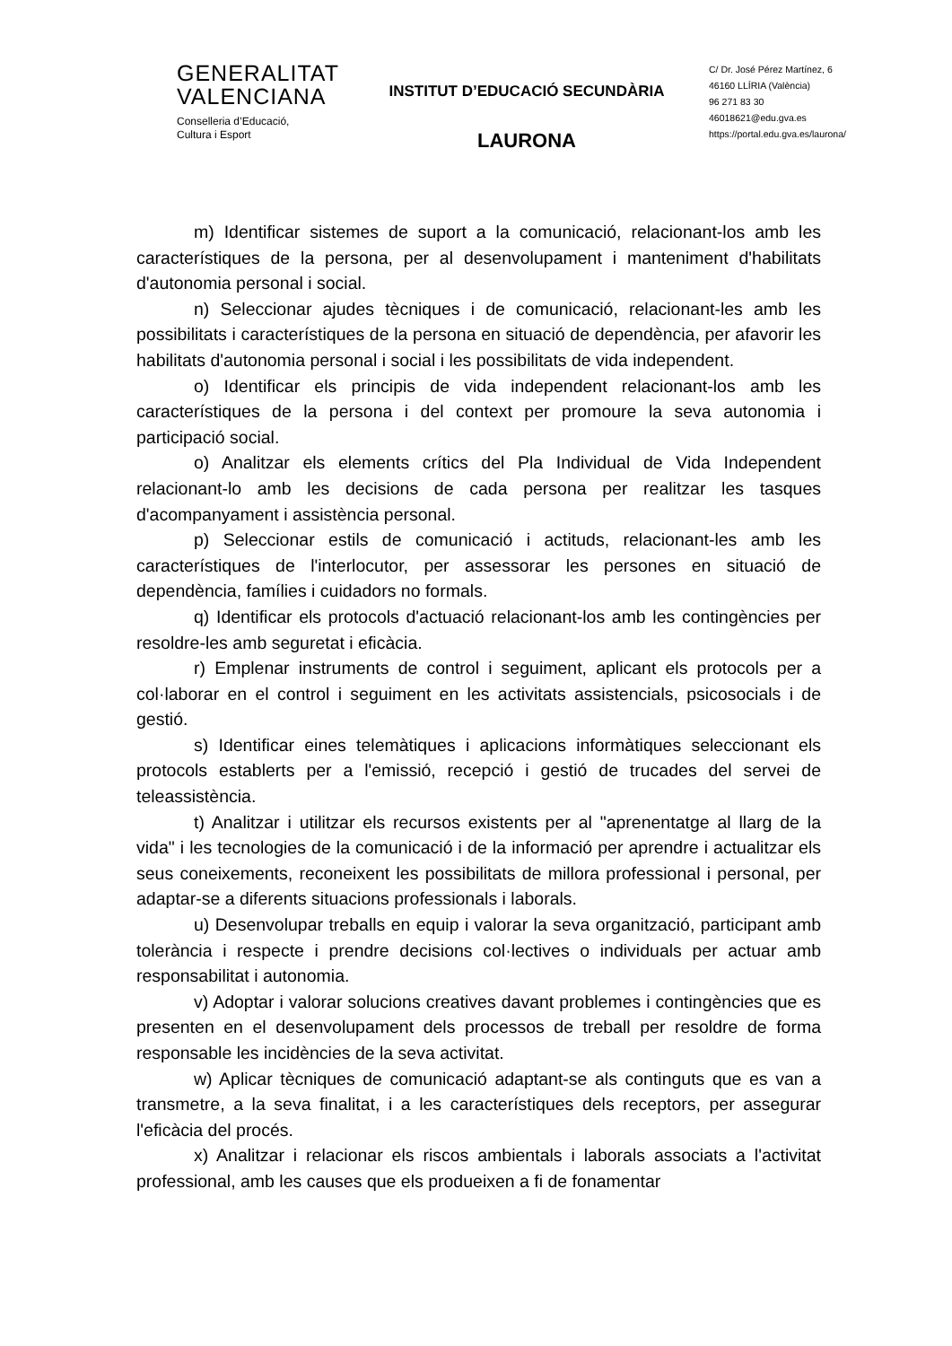GENERALITAT
VALENCIANA
Conselleria d’Educació,
Cultura i Esport
INSTITUT D’EDUCACIÓ SECUNDÀRIA
LAURONA
C/ Dr. José Pérez Martínez, 6
46160 LLÍRIA (València)
96 271 83 30
46018621@edu.gva.es
https://portal.edu.gva.es/laurona/
m) Identificar sistemes de suport a la comunicació, relacionant-los amb les característiques de la persona, per al desenvolupament i manteniment d'habilitats d'autonomia personal i social.
n) Seleccionar ajudes tècniques i de comunicació, relacionant-les amb les possibilitats i característiques de la persona en situació de dependència, per afavorir les habilitats d'autonomia personal i social i les possibilitats de vida independent.
o) Identificar els principis de vida independent relacionant-los amb les característiques de la persona i del context per promoure la seva autonomia i participació social.
o) Analitzar els elements crítics del Pla Individual de Vida Independent relacionant-lo amb les decisions de cada persona per realitzar les tasques d'acompanyament i assistència personal.
p) Seleccionar estils de comunicació i actituds, relacionant-les amb les característiques de l'interlocutor, per assessorar les persones en situació de dependència, famílies i cuidadors no formals.
q) Identificar els protocols d'actuació relacionant-los amb les contingències per resoldre-les amb seguretat i eficàcia.
r) Emplenar instruments de control i seguiment, aplicant els protocols per a col·laborar en el control i seguiment en les activitats assistencials, psicosocials i de gestió.
s) Identificar eines telemàtiques i aplicacions informàtiques seleccionant els protocols establerts per a l'emissió, recepció i gestió de trucades del servei de teleassistència.
t) Analitzar i utilitzar els recursos existents per al "aprenentatge al llarg de la vida" i les tecnologies de la comunicació i de la informació per aprendre i actualitzar els seus coneixements, reconeixent les possibilitats de millora professional i personal, per adaptar-se a diferents situacions professionals i laborals.
u) Desenvolupar treballs en equip i valorar la seva organització, participant amb tolerància i respecte i prendre decisions col·lectives o individuals per actuar amb responsabilitat i autonomia.
v) Adoptar i valorar solucions creatives davant problemes i contingències que es presenten en el desenvolupament dels processos de treball per resoldre de forma responsable les incidències de la seva activitat.
w) Aplicar tècniques de comunicació adaptant-se als continguts que es van a transmetre, a la seva finalitat, i a les característiques dels receptors, per assegurar l'eficàcia del procés.
x) Analitzar i relacionar els riscos ambientals i laborals associats a l'activitat professional, amb les causes que els produeixen a fi de fonamentar